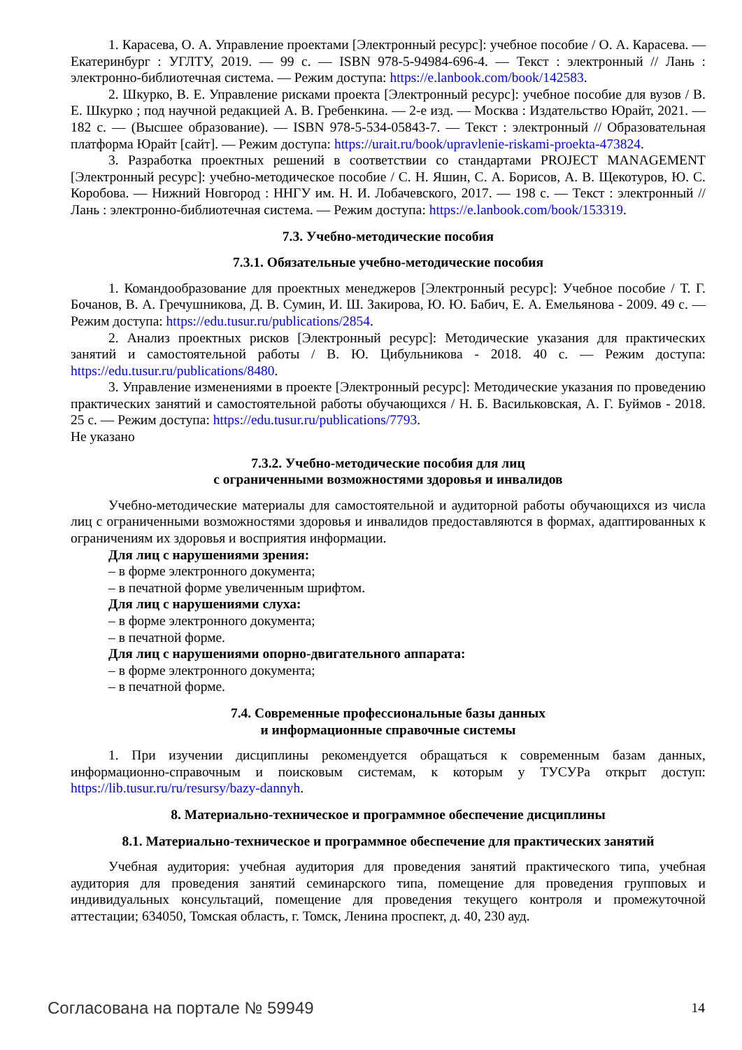1. Карасева, О. А. Управление проектами [Электронный ресурс]: учебное пособие / О. А. Карасева. — Екатеринбург : УГЛТУ, 2019. — 99 с. — ISBN 978-5-94984-696-4. — Текст : электронный // Лань : электронно-библиотечная система. — Режим доступа: https://e.lanbook.com/book/142583.
2. Шкурко, В. Е. Управление рисками проекта [Электронный ресурс]: учебное пособие для вузов / В. Е. Шкурко ; под научной редакцией А. В. Гребенкина. — 2-е изд. — Москва : Издательство Юрайт, 2021. — 182 с. — (Высшее образование). — ISBN 978-5-534-05843-7. — Текст : электронный // Образовательная платформа Юрайт [сайт]. — Режим доступа: https://urait.ru/book/upravlenie-riskami-proekta-473824.
3. Разработка проектных решений в соответствии со стандартами PROJECT MANAGEMENT [Электронный ресурс]: учебно-методическое пособие / С. Н. Яшин, С. А. Борисов, А. В. Щекотуров, Ю. С. Коробова. — Нижний Новгород : ННГУ им. Н. И. Лобачевского, 2017. — 198 с. — Текст : электронный // Лань : электронно-библиотечная система. — Режим доступа: https://e.lanbook.com/book/153319.
7.3. Учебно-методические пособия
7.3.1. Обязательные учебно-методические пособия
1. Командообразование для проектных менеджеров [Электронный ресурс]: Учебное пособие / Т. Г. Бочанов, В. А. Гречушникова, Д. В. Сумин, И. Ш. Закирова, Ю. Ю. Бабич, Е. А. Емельянова - 2009. 49 с. — Режим доступа: https://edu.tusur.ru/publications/2854.
2. Анализ проектных рисков [Электронный ресурс]: Методические указания для практических занятий и самостоятельной работы / В. Ю. Цибульникова - 2018. 40 с. — Режим доступа: https://edu.tusur.ru/publications/8480.
3. Управление изменениями в проекте [Электронный ресурс]: Методические указания по проведению практических занятий и самостоятельной работы обучающихся / Н. Б. Васильковская, А. Г. Буймов - 2018. 25 с. — Режим доступа: https://edu.tusur.ru/publications/7793.
Не указано
7.3.2. Учебно-методические пособия для лиц
с ограниченными возможностями здоровья и инвалидов
Учебно-методические материалы для самостоятельной и аудиторной работы обучающихся из числа лиц с ограниченными возможностями здоровья и инвалидов предоставляются в формах, адаптированных к ограничениям их здоровья и восприятия информации.
Для лиц с нарушениями зрения:
– в форме электронного документа;
– в печатной форме увеличенным шрифтом.
Для лиц с нарушениями слуха:
– в форме электронного документа;
– в печатной форме.
Для лиц с нарушениями опорно-двигательного аппарата:
– в форме электронного документа;
– в печатной форме.
7.4. Современные профессиональные базы данных
и информационные справочные системы
1. При изучении дисциплины рекомендуется обращаться к современным базам данных, информационно-справочным и поисковым системам, к которым у ТУСУРа открыт доступ: https://lib.tusur.ru/ru/resursy/bazy-dannyh.
8. Материально-техническое и программное обеспечение дисциплины
8.1. Материально-техническое и программное обеспечение для практических занятий
Учебная аудитория: учебная аудитория для проведения занятий практического типа, учебная аудитория для проведения занятий семинарского типа, помещение для проведения групповых и индивидуальных консультаций, помещение для проведения текущего контроля и промежуточной аттестации; 634050, Томская область, г. Томск, Ленина проспект, д. 40, 230 ауд.
Согласована на портале № 59949 14